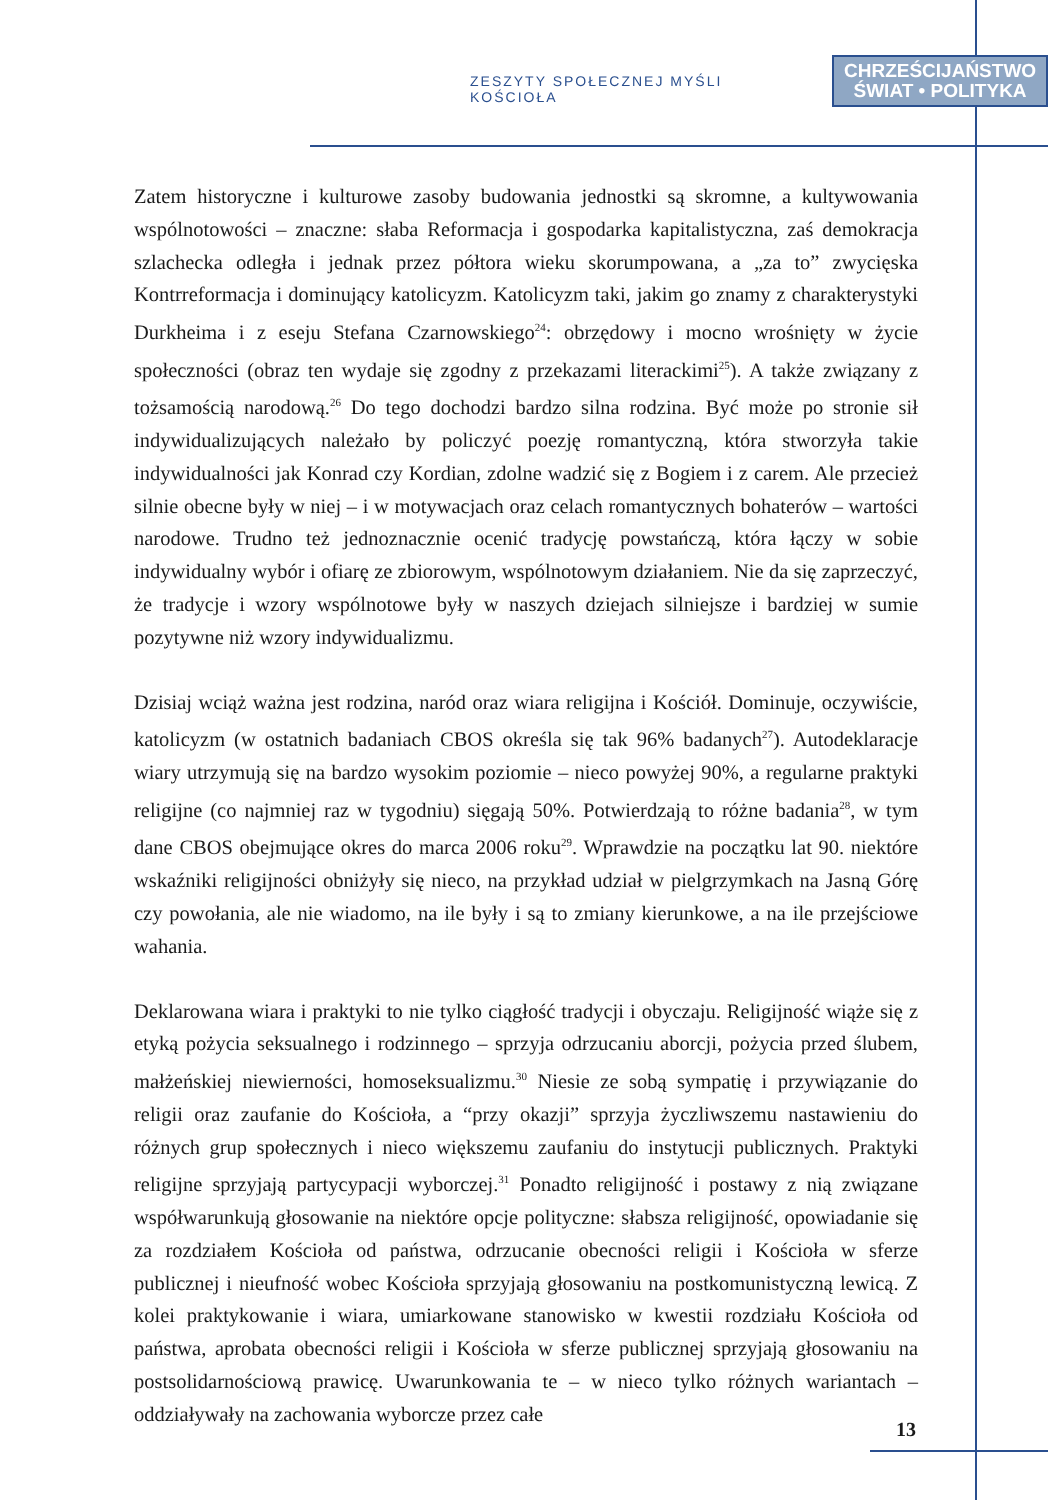ZESZYTY SPOŁECZNEJ MYŚLI KOŚCIOŁA
CHRZEŚCIJAŃSTWO
ŚWIAT • POLITYKA
Zatem historyczne i kulturowe zasoby budowania jednostki są skromne, a kultywowania wspólnotowości – znaczne: słaba Reformacja i gospodarka kapitalistyczna, zaś demokracja szlachecka odległa i jednak przez półtora wieku skorumpowana, a „za to” zwycięska Kontrreformacja i dominujący katolicyzm. Katolicyzm taki, jakim go znamy z charakterystyki Durkheima i z eseju Stefana Czarnowskiego<sup>24</sup>: obrzędowy i mocno wrośnięty w życie społeczności (obraz ten wydaje się zgodny z przekazami literackimi<sup>25</sup>). A także związany z tożsamością narodową.<sup>26</sup> Do tego dochodzi bardzo silna rodzina. Być może po stronie sił indywidualizujących należało by policzyć poezję romantyczną, która stworzyła takie indywidualności jak Konrad czy Kordian, zdolne wadzić się z Bogiem i z carem. Ale przecież silnie obecne były w niej – i w motywacjach oraz celach romantycznych bohaterów – wartości narodowe. Trudno też jednoznacznie ocenić tradycję powstańczą, która łączy w sobie indywidualny wybór i ofiarę ze zbiorowym, wspólnotowym działaniem. Nie da się zaprzeczyć, że tradycje i wzory wspólnotowe były w naszych dziejach silniejsze i bardziej w sumie pozytywne niż wzory indywidualizmu.
Dzisiaj wciąż ważna jest rodzina, naród oraz wiara religijna i Kościół. Dominuje, oczywiście, katolicyzm (w ostatnich badaniach CBOS określa się tak 96% badanych<sup>27</sup>). Autodeklaracje wiary utrzymują się na bardzo wysokim poziomie – nieco powyżej 90%, a regularne praktyki religijne (co najmniej raz w tygodniu) sięgają 50%. Potwierdzają to różne badania<sup>28</sup>, w tym dane CBOS obejmujące okres do marca 2006 roku<sup>29</sup>. Wprawdzie na początku lat 90. niektóre wskaźniki religijności obniżyły się nieco, na przykład udział w pielgrzymkach na Jasną Górę czy powołania, ale nie wiadomo, na ile były i są to zmiany kierunkowe, a na ile przejściowe wahania.
Deklarowana wiara i praktyki to nie tylko ciągłość tradycji i obyczaju. Religijność wiąże się z etyką pożycia seksualnego i rodzinnego – sprzyja odrzucaniu aborcji, pożycia przed ślubem, małżeńskiej niewierności, homoseksualizmu.<sup>30</sup> Niesie ze sobą sympatię i przywiązanie do religii oraz zaufanie do Kościoła, a “przy okazji” sprzyja życzliwszemu nastawieniu do różnych grup społecznych i nieco większemu zaufaniu do instytucji publicznych. Praktyki religijne sprzyjają partycypacji wyborczej.<sup>31</sup> Ponadto religijność i postawy z nią związane współwarunkują głosowanie na niektóre opcje polityczne: słabsza religijność, opowiadanie się za rozdziałem Kościoła od państwa, odrzucanie obecności religii i Kościoła w sferze publicznej i nieufność wobec Kościoła sprzyjają głosowaniu na postkomunistyczną lewicą. Z kolei praktykowanie i wiara, umiarkowane stanowisko w kwestii rozdziału Kościoła od państwa, aprobata obecności religii i Kościoła w sferze publicznej sprzyjają głosowaniu na postsolidarnościową prawicę. Uwarunkowania te – w nieco tylko różnych wariantach – oddziaływały na zachowania wyborcze przez całe
13